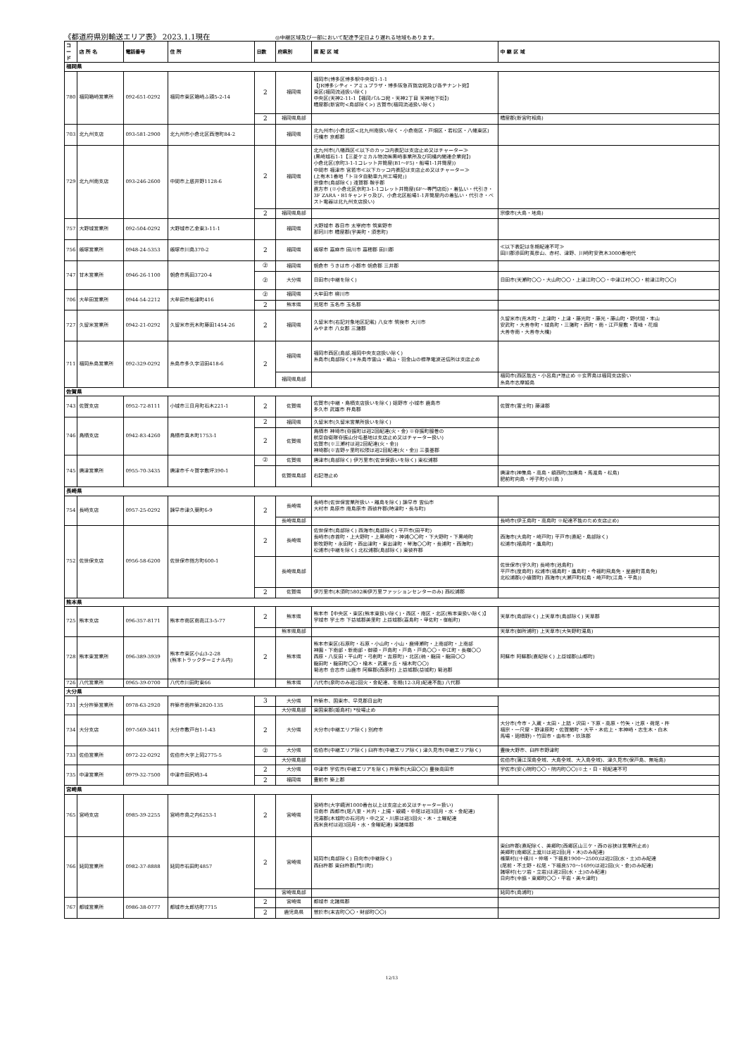《都道府県別輸送エリア表》 2023.1.1現在
◎中継区域及び一部において配達予定日より遅れる地域もあります。
| コード | 店 所 名 | 電話番号 | 住 所 | 日数 | 府県別 | 直 配 区 域 | 中 継 区 域 |
| --- | --- | --- | --- | --- | --- | --- | --- |
| 福岡県 | | | | | | | |
| 780 | 福岡箱崎営業所 | 092-651-0292 | 福岡市東区箱崎ふ頭5-2-14 | 2 | 福岡県 | 福岡市(博多区博多駅中央街1-1-1 【JR博多シティ・アミュプラザ・博多阪急百貨店宛及び各テナント宛】 東区(福岡流通扱い除く) 中央区(天神2-11-1【福岡パルコ宛・天神2丁目 天神地下街】) 糟屋郡(新宮町<島部除く>) 古賀市(福岡流通扱い除く) | |
| | | | | 2 | 福岡県島部 | | 糟屋郡(新宮町相島) |
| 703 | 北九州支店 | 093-581-2900 | 北九州市小倉北区西港町84-2 | | 福岡県 | 北九州市(小倉北区<北九州南扱い除く・小倉南区・戸畑区・若松区・八幡東区) 行橋市 京都郡 | |
| 729 | 北九州南支店 | 093-246-2600 | 中間市上底井野1128-6 | 2 | 福岡県 | 北九州市(八幡西区≪以下のカッコ内表記は支店止め又はチャーター≫ (黒崎城石1-1【三菱ケミカル物流㈱黒崎事業所及び同構内関連企業宛】) 小倉北区(京町3-1-1コレット井筒屋(B1～F5)・船場1-1井筒屋)) 中間市 福津市 宮若市≪以下カッコ内表記は支店止め又はチャーター≫ (上有木1番地「トヨタ自動車九州工場宛」) 宗像市(島部除く) 遠賀郡 鞍手郡 直方市 (※小倉北区京町3-1-1コレット井筒屋(6F～専門店街)・着払い・代引き・3F ZARA・B1キャンドゥ及び、小倉北区船場1-1井筒屋内の着払い・代引き・ベスト電器は北九州支店扱い) | |
| | | | | 2 | 福岡県島部 | | 宗像市(大島・地島) |
| 757 | 大野城営業所 | 092-504-0292 | 大野城市乙金東3-11-1 | | 福岡県 | 大野城市 春日市 太宰府市 筑紫野市 那珂川市 糟屋郡(宇美町・須恵町) | |
| 756 | 飯塚営業所 | 0948-24-5353 | 飯塚市川島370-2 | 2 | 福岡県 | 飯塚市 嘉麻市 田川市 嘉穂郡 田川郡 | ≪以下表記は冬期配達不可≫ 田川郡添田町英彦山、赤村、津野、川崎町安眞木3000番地代 |
| 747 | 甘木営業所 | 0946-26-1100 | 朝倉市馬田3720-4 | ② | 福岡県 | 朝倉市 うきは市 小郡市 朝倉郡 三井郡 | |
| | | | | ② | 大分県 | 日田市(中継を除く) | 日田市(天瀬町〇〇・大山町〇〇・上津江町〇〇・中津江村〇〇・前津江町〇〇) |
| 706 | 大牟田営業所 | 0944-54-2212 | 大牟田市船津町416 | ② | 福岡県 | 大牟田市 柳川市 | |
| | | | | 2 | 熊本県 | 荒尾市 玉名市 玉名郡 | |
| 727 | 久留米営業所 | 0942-21-0292 | 久留米市荒木町藤田1454-26 | 2 | 福岡県 | 久留米市(右記対象地区記載) 八女市 筑後市 大川市 みやま市 八女郡 三潴郡 | 久留米市(荒木町・上津町・上津・藤光町・藤光・藤山町・野伏間・本山 安武町・大善寺町・城島町・三潴町・西町・南・江戸屋敷・青峰・花畑 大善寺南・大善寺大橋) |
| 711 | 福岡糸島営業所 | 092-329-0292 | 糸島市多久字沼田418-6 | 2 | 福岡県 | 福岡市西区(島部,福岡中央支店扱い除く) 糸島市(島部除く)＊糸島市雷山・鋼山・羽金山の標準電波送信所は支店止め | |
| | | | | | 福岡県島部 | | 福岡市(西区能古・小呂島)*港止め ※玄界島は福岡支店扱い 糸島市志摩姫島 |
| 佐賀県 | | | | | | | |
| 743 | 佐賀支店 | 0952-72-8111 | 小城市三日月町石木221-1 | 2 | 佐賀県 | 佐賀市(中継・鳥栖支店扱いを除く) 嬉野市 小城市 鹿島市 多久市 武雄市 杵島郡 | 佐賀市(富士町) 藤津郡 |
| 746 | 鳥栖支店 | 0942-83-4260 | 鳥栖市真木町1753-1 | 2 | 福岡県 | 久留米市(久留米営業所扱いを除く) | |
| | | | | 2 | 佐賀県 | 鳥栖市 神埼市(脊振町は週2回配達(火・金) ※脊振町服巻の 航空自衛隊脊振山分屯基地は支店止め又はチャーター扱い) 佐賀市(※三瀬村は週2回配達(火・金)) 神埼郡(※吉野ヶ里町松隈は週2回配達(火・金)) 三養基郡 | |
| 745 | 唐津営業所 | 0955-70-3435 | 唐津市千々賀字敷坪390-1 | ② | 佐賀県 | 唐津市(島部除く) 伊万里市(佐世保扱いを除く) 東松浦郡 | |
| | | | | | 佐賀県島部 | 右記港止め | 唐津市(神集島・高島・鎮西町(加唐島・馬渡島・松島) 肥前町向島・呼子町小川島 ) |
| 長崎県 | | | | | | | |
| 754 | 長崎支店 | 0957-25-0292 | 諫早市津久葉町6-9 | 2 | 長崎県 | 長崎市(佐世保営業所扱い・離島を除く) 諫早市 雲仙市 大村市 島原市 南島原市 西彼杵郡(時津町・長与町) | |
| | | | | | 長崎県島部 | | 長崎市(伊王島町・高島町 ※配達不能のため支店止め) |
| 752 | 佐世保支店 | 0956-58-6200 | 佐世保市指方町600-1 | 2 | 長崎県 | 佐世保市(島部除く) 西海市(島部除く) 平戸市(田平町) 長崎市(赤首町・上大野町・上黒崎町・神浦〇〇町・下大野町・下黒崎町 新牧野町・永田町・西出津町・東出津町・琴海〇〇町・長浦町・西海町) 松浦市(中継を除く) 北松浦郡(島部除く) 東彼杵郡 | 西海市(大島町・崎戸町) 平戸市(直配・島部除く) 松浦市(福島町・鷹島町) |
| | | | | | 長崎県島部 | | 佐世保市(宇久町) 長崎市(池島町) 平戸市(度島町) 松浦市(福島町・鷹島町・今福町飛島免・星鹿町青島免) 北松浦郡(小値賀町) 西海市(大瀬戸町松島・崎戸町(江島・平島)) |
| | | | | 2 | 佐賀県 | 伊万里市(木須町5802㈱伊万里ファッションセンターのみ) 西松浦郡 | |
| 熊本県 | | | | | | | |
| 725 | 熊本支店 | 096-357-8171 | 熊本市南区南高江3-5-77 | 2 | 熊本県 | 熊本市【中央区・東区(熊本東扱い除く)・西区・南区・北区(熊本東扱い除く)】 宇城市 宇土市 下益城郡美里町 上益城郡(嘉島町・甲佐町・御船町) | 天草市(島部除く) 上天草市(島部除く) 天草郡 |
| | | | | | 熊本県島部 | | 天草市(御所浦町) 上天草市(大矢野町湯島) |
| 728 | 熊本東営業所 | 096-389-3939 | 熊本市東区小山3-2-28 (熊本トラックターミナル内) | 2 | 熊本県 | 熊本市東区(石原町・石原・小山町・小山・鹿帰瀬町・上南部町・上南部 神園・下南部・新南部・御領・戸島町・戸島・戸島〇〇・中江町・長嶺〇〇 西原・八反田・平山町・弓削町・吉原町)・北区(楠・龍田・龍田〇〇 龍田町・龍田町〇〇・楡木・武蔵ヶ丘・植木町〇〇) 菊池市 合志市 山鹿市 阿蘇郡(西原村) 上益城郡(益城町) 菊池郡 | 阿蘇市 阿蘇郡(直配除く) 上益城郡(山都町) |
| 726 | 八代営業所 | 0965-39-0700 | 八代市川田町東66 | | 熊本県 | 八代市(泉町のみ週2回火・金配達、冬期(12-3月)配達不能) 八代郡 | |
| 大分県 | | | | | | | |
| 731 | 大分杵築営業所 | 0978-63-2920 | 杵築市南杵築2820-135 | 3 | 大分県 | 杵築市、国東市、早見郡日出町 | |
| | | | | | 大分県島部 | 東国東郡(姫島村) *役場止め | |
| 734 | 大分支店 | 097-569-3411 | 大分市敷戸台1-1-43 | 2 | 大分県 | 大分市(中継エリア除く) 別府市 | 大分市(今市・入蔵・太田・上詰・沢田・下原・高原・竹矢・辻原・荷尾・杵 福宗・一尺屋・野津原町・佐賀関町・大平・木佐上・本神崎・志生木・白木 馬場・廻栖野)・竹田市・由布市・玖珠郡 |
| 733 | 佐伯営業所 | 0972-22-0292 | 佐伯市大字上岡2775-5 | ② | 大分県 | 佐伯市(中継エリア除く) 臼杵市(中継エリア除く) 津久見市(中継エリア除く) | 豊後大野市、臼杵市野津町 |
| | | | | | 大分県島部 | | 佐伯市(蒲江深島全域、大島全域、大入島全域)、津久見市(保戸島、無垢島) |
| 735 | 中津営業所 | 0979-32-7500 | 中津市田尻崎3-4 | 2 | 大分県 | 中津市 宇佐市(中継エリアを除く) 杵築市(大田〇〇) 豊後高田市 | 宇佐市(安心院町〇〇・院内町〇〇)※土・日・祝配達不可 |
| | | | | 2 | 福岡県 | 豊前市 築上郡 | |
| 宮崎県 | | | | | | | |
| 765 | 宮崎支店 | 0985-39-2255 | 宮崎市島之内6253-1 | 2 | 宮崎県 | 宮崎市(大字鏡洲1000番台以上は支店止め又はチャーター扱い) 日南市 西都市(尾八重・片内・上揚・銀鏡・中尾は週3回月・水・金配達) 児湯郡(木城町の石河内・中之又・川原は週3回火・木・土曜配達 西米良村は週3回月・水・金曜配達) 東諸県郡 | |
| 766 | 延岡営業所 | 0982-37-8888 | 延岡市石田町4857 | 2 | 宮崎県 | 延岡市(島部除く) 日向市(中継除く) 西臼杵郡 東臼杵郡(門川町) | 東臼杵郡(直配除く、美郷町(西郷区山三ケ・西の谷狭は営業所止め) 美郷町(南郷区上渡川は週2回(月・木)のみ配達) 椎葉村((十根川・仲塔・下福良1900～2500)は週2回(水・土)のみ配達 (尾前・不土野・松尾・下福良570～1699)は週2回(火・金)のみ配達) 諸塚村(七ツ岩・立岩)は週2回(水・土)のみ配達) 日向市(幸脇・東郷町〇〇・平岩・美々津町) |
| | | | | | 宮崎県島部 | | 延岡市(島浦町) |
| 767 | 都城営業所 | 0986-38-0777 | 都城市太郎坊町7715 | 2 | 宮崎県 | 都城市 北諸県郡 | |
| | | | | 2 | 鹿児島県 | 曽於市(末吉町〇〇・財部町〇〇) | |
12/13